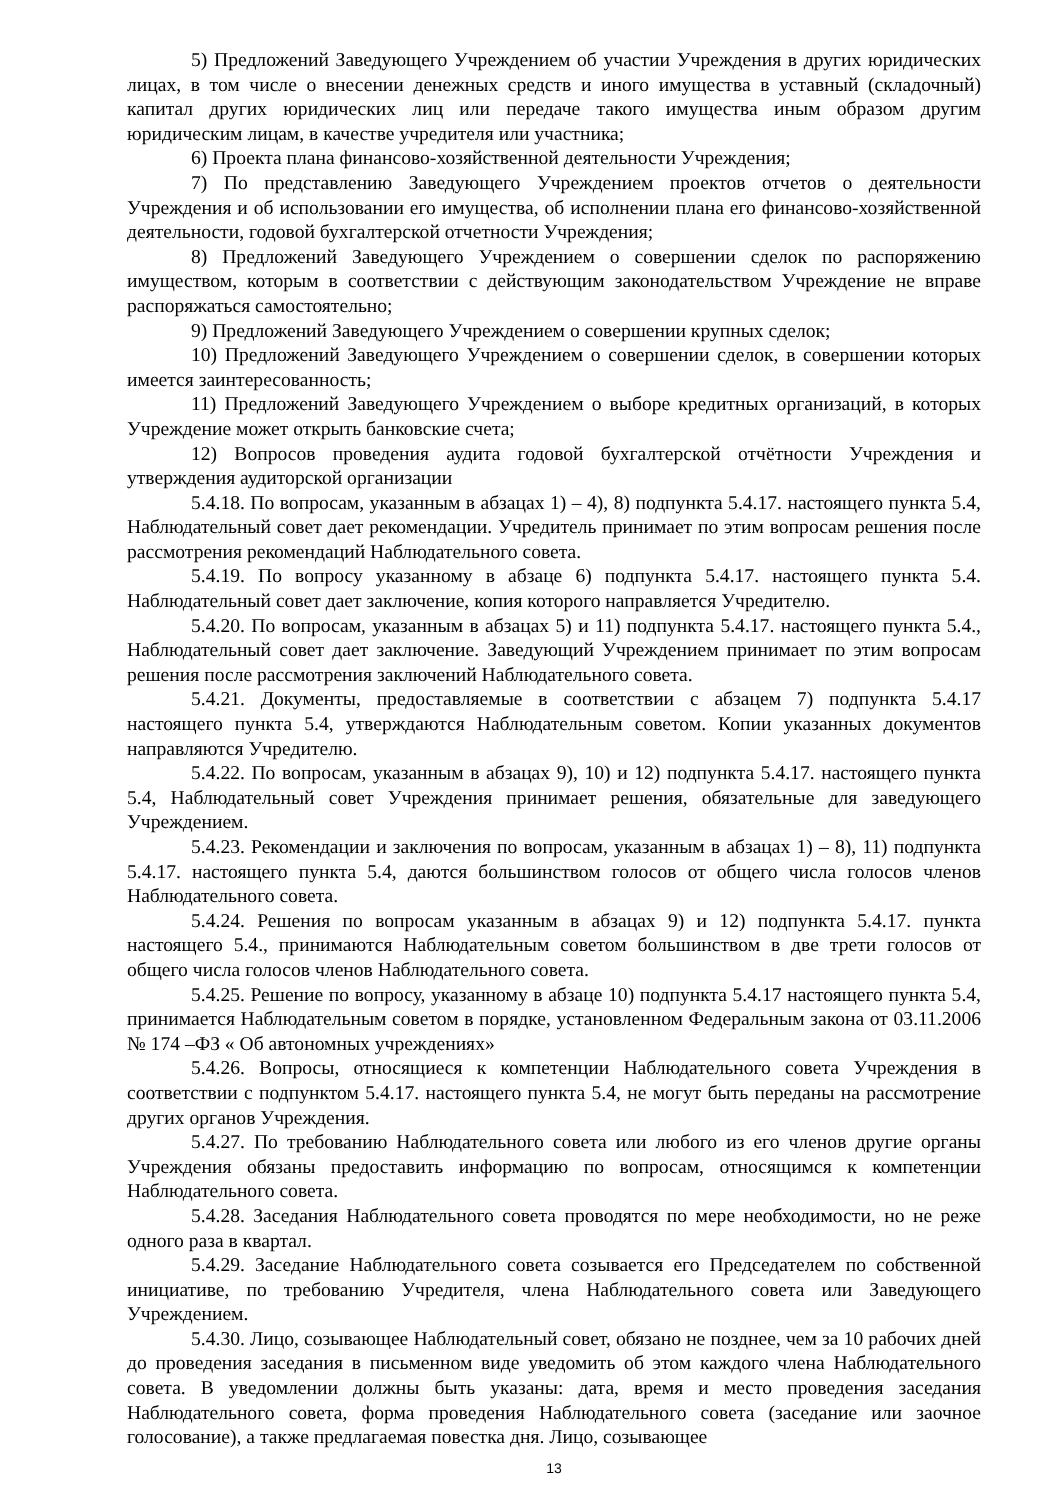5) Предложений Заведующего Учреждением об участии Учреждения в других юридических лицах, в том числе о внесении денежных средств и иного имущества в уставный (складочный) капитал других юридических лиц или передаче такого имущества иным образом другим юридическим лицам, в качестве учредителя или участника;
6) Проекта плана финансово-хозяйственной деятельности Учреждения;
7) По представлению Заведующего Учреждением проектов отчетов о деятельности Учреждения и об использовании его имущества, об исполнении плана его финансово-хозяйственной деятельности, годовой бухгалтерской отчетности Учреждения;
8) Предложений Заведующего Учреждением о совершении сделок по распоряжению имуществом, которым в соответствии с действующим законодательством Учреждение не вправе распоряжаться самостоятельно;
9) Предложений Заведующего Учреждением о совершении крупных сделок;
10) Предложений Заведующего Учреждением о совершении сделок, в совершении которых имеется заинтересованность;
11) Предложений Заведующего Учреждением о выборе кредитных организаций, в которых Учреждение может открыть банковские счета;
12) Вопросов проведения аудита годовой бухгалтерской отчётности Учреждения и утверждения аудиторской организации
5.4.18. По вопросам, указанным в абзацах 1) – 4), 8) подпункта 5.4.17. настоящего пункта 5.4, Наблюдательный совет дает рекомендации. Учредитель принимает по этим вопросам решения после рассмотрения рекомендаций Наблюдательного совета.
5.4.19. По вопросу указанному в абзаце 6) подпункта 5.4.17. настоящего пункта 5.4. Наблюдательный совет дает заключение, копия которого направляется Учредителю.
5.4.20. По вопросам, указанным в абзацах 5) и 11) подпункта 5.4.17. настоящего пункта 5.4., Наблюдательный совет дает заключение. Заведующий Учреждением принимает по этим вопросам решения после рассмотрения заключений Наблюдательного совета.
5.4.21. Документы, предоставляемые в соответствии с абзацем 7) подпункта 5.4.17 настоящего пункта 5.4, утверждаются Наблюдательным советом. Копии указанных документов направляются Учредителю.
5.4.22. По вопросам, указанным в абзацах 9), 10) и 12) подпункта 5.4.17. настоящего пункта 5.4, Наблюдательный совет Учреждения принимает решения, обязательные для заведующего Учреждением.
5.4.23. Рекомендации и заключения по вопросам, указанным в абзацах 1) – 8), 11) подпункта 5.4.17. настоящего пункта 5.4, даются большинством голосов от общего числа голосов членов Наблюдательного совета.
5.4.24. Решения по вопросам указанным в абзацах 9) и 12) подпункта 5.4.17. пункта настоящего 5.4., принимаются Наблюдательным советом большинством в две трети голосов от общего числа голосов членов Наблюдательного совета.
5.4.25. Решение по вопросу, указанному в абзаце 10) подпункта 5.4.17 настоящего пункта 5.4, принимается Наблюдательным советом в порядке, установленном Федеральным закона от 03.11.2006 № 174 –ФЗ « Об автономных учреждениях»
5.4.26. Вопросы, относящиеся к компетенции Наблюдательного совета Учреждения в соответствии с подпунктом 5.4.17. настоящего пункта 5.4, не могут быть переданы на рассмотрение других органов Учреждения.
5.4.27. По требованию Наблюдательного совета или любого из его членов другие органы Учреждения обязаны предоставить информацию по вопросам, относящимся к компетенции Наблюдательного совета.
5.4.28. Заседания Наблюдательного совета проводятся по мере необходимости, но не реже одного раза в квартал.
5.4.29. Заседание Наблюдательного совета созывается его Председателем по собственной инициативе, по требованию Учредителя, члена Наблюдательного совета или Заведующего Учреждением.
5.4.30. Лицо, созывающее Наблюдательный совет, обязано не позднее, чем за 10 рабочих дней до проведения заседания в письменном виде уведомить об этом каждого члена Наблюдательного совета. В уведомлении должны быть указаны: дата, время и место проведения заседания Наблюдательного совета, форма проведения Наблюдательного совета (заседание или заочное голосование), а также предлагаемая повестка дня. Лицо, созывающее
13